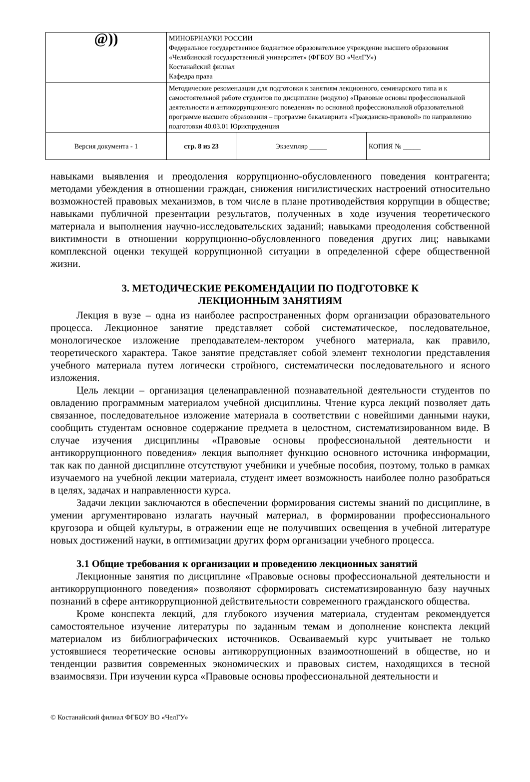| @)) | МИНОБРНАУКИ РОССИИ Федеральное государственное бюджетное образовательное учреждение высшего образования «Челябинский государственный университет» (ФГБОУ ВО «ЧелГУ») Костанайский филиал Кафедра права | | |
| | Методические рекомендации для подготовки к занятиям лекционного, семинарского типа и к самостоятельной работе студентов по дисциплине (модулю) «Правовые основы профессиональной деятельности и антикоррупционного поведения» по основной профессиональной образовательной программе высшего образования – программе бакалавриата «Гражданско-правовой» по направлению подготовки 40.03.01 Юриспруденция | | |
| Версия документа - 1 | стр. 8 из 23 | Экземпляр _____ | КОПИЯ № _____ |
навыками выявления и преодоления коррупционно-обусловленного поведения контрагента; методами убеждения в отношении граждан, снижения нигилистических настроений относительно возможностей правовых механизмов, в том числе в плане противодействия коррупции в обществе; навыками публичной презентации результатов, полученных в ходе изучения теоретического материала и выполнения научно-исследовательских заданий; навыками преодоления собственной виктимности в отношении коррупционно-обусловленного поведения других лиц; навыками комплексной оценки текущей коррупционной ситуации в определенной сфере общественной жизни.
3. МЕТОДИЧЕСКИЕ РЕКОМЕНДАЦИИ ПО ПОДГОТОВКЕ К
ЛЕКЦИОННЫМ ЗАНЯТИЯМ
Лекция в вузе – одна из наиболее распространенных форм организации образовательного процесса. Лекционное занятие представляет собой систематическое, последовательное, монологическое изложение преподавателем-лектором учебного материала, как правило, теоретического характера. Такое занятие представляет собой элемент технологии представления учебного материала путем логически стройного, систематически последовательного и ясного изложения.
Цель лекции – организация целенаправленной познавательной деятельности студентов по овладению программным материалом учебной дисциплины. Чтение курса лекций позволяет дать связанное, последовательное изложение материала в соответствии с новейшими данными науки, сообщить студентам основное содержание предмета в целостном, систематизированном виде. В случае изучения дисциплины «Правовые основы профессиональной деятельности и антикоррупционного поведения» лекция выполняет функцию основного источника информации, так как по данной дисциплине отсутствуют учебники и учебные пособия, поэтому, только в рамках изучаемого на учебной лекции материала, студент имеет возможность наиболее полно разобраться в целях, задачах и направленности курса.
Задачи лекции заключаются в обеспечении формирования системы знаний по дисциплине, в умении аргументировано излагать научный материал, в формировании профессионального кругозора и общей культуры, в отражении еще не получивших освещения в учебной литературе новых достижений науки, в оптимизации других форм организации учебного процесса.
3.1 Общие требования к организации и проведению лекционных занятий
Лекционные занятия по дисциплине «Правовые основы профессиональной деятельности и антикоррупционного поведения» позволяют сформировать систематизированную базу научных познаний в сфере антикоррупционной действительности современного гражданского общества.
Кроме конспекта лекций, для глубокого изучения материала, студентам рекомендуется самостоятельное изучение литературы по заданным темам и дополнение конспекта лекций материалом из библиографических источников. Осваиваемый курс учитывает не только устоявшиеся теоретические основы антикоррупционных взаимоотношений в обществе, но и тенденции развития современных экономических и правовых систем, находящихся в тесной взаимосвязи. При изучении курса «Правовые основы профессиональной деятельности и
© Костанайский филиал ФГБОУ ВО «ЧелГУ»